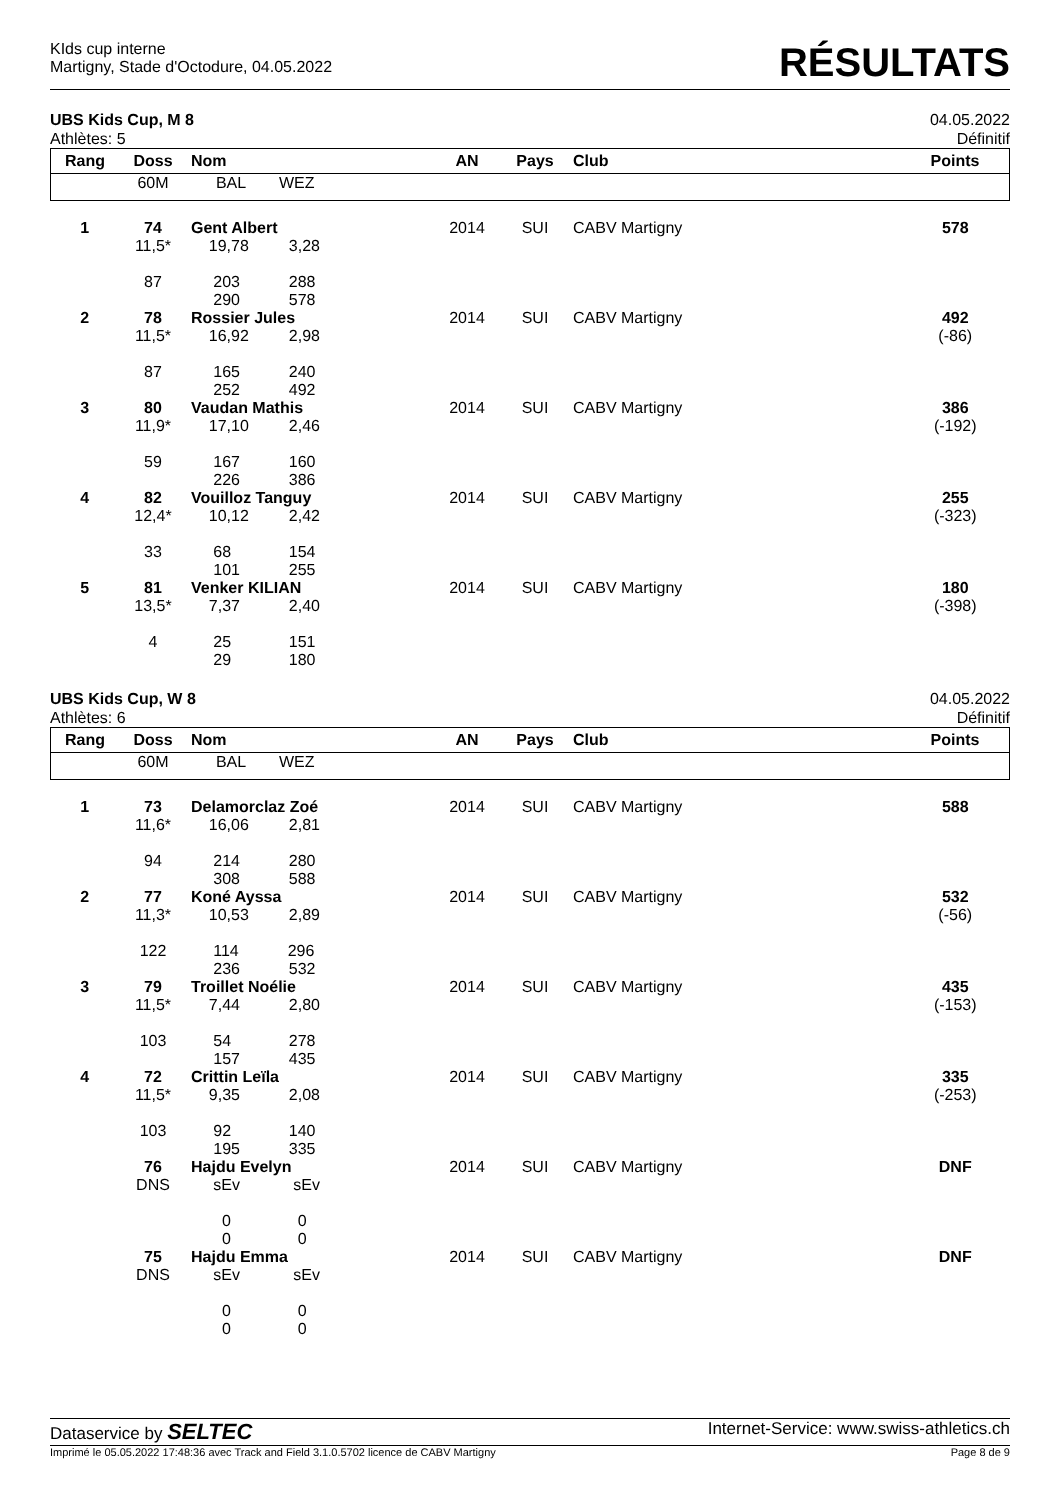KIds cup interne
Martigny, Stade d'Octodure, 04.05.2022
RÉSULTATS
UBS Kids Cup, M 8
Athlètes: 5
04.05.2022
Définitif
| Rang | Doss | Nom | | AN | Pays | Club | Points |
| --- | --- | --- | --- | --- | --- | --- | --- |
| | 60M | BAL | WEZ | | | | |
| 1 | 74 11,5* 87 | Gent Albert 19,78 3,28 203 288 290 578 | | 2014 | SUI | CABV Martigny | 578 |
| 2 | 78 11,5* 87 | Rossier Jules 16,92 2,98 165 240 252 492 | | 2014 | SUI | CABV Martigny | 492 (-86) |
| 3 | 80 11,9* 59 | Vaudan Mathis 17,10 2,46 167 160 226 386 | | 2014 | SUI | CABV Martigny | 386 (-192) |
| 4 | 82 12,4* 33 | Vouilloz Tanguy 10,12 2,42 68 154 101 255 | | 2014 | SUI | CABV Martigny | 255 (-323) |
| 5 | 81 13,5* 4 | Venker KILIAN 7,37 2,40 25 151 29 180 | | 2014 | SUI | CABV Martigny | 180 (-398) |
UBS Kids Cup, W 8
Athlètes: 6
04.05.2022
Définitif
| Rang | Doss | Nom | | AN | Pays | Club | Points |
| --- | --- | --- | --- | --- | --- | --- | --- |
| | 60M | BAL | WEZ | | | | |
| 1 | 73 11,6* 94 | Delamorclaz Zoé 16,06 2,81 214 280 308 588 | | 2014 | SUI | CABV Martigny | 588 |
| 2 | 77 11,3* 122 | Koné Ayssa 10,53 2,89 114 296 236 532 | | 2014 | SUI | CABV Martigny | 532 (-56) |
| 3 | 79 11,5* 103 | Troillet Noélie 7,44 2,80 54 278 157 435 | | 2014 | SUI | CABV Martigny | 435 (-153) |
| 4 | 72 11,5* 103 | Crittin Leïla 9,35 2,08 92 140 195 335 | | 2014 | SUI | CABV Martigny | 335 (-253) |
| | 76 DNS | Hajdu Evelyn sEv sEv 0 0 0 0 | | 2014 | SUI | CABV Martigny | DNF |
| | 75 DNS | Hajdu Emma sEv sEv 0 0 0 0 | | 2014 | SUI | CABV Martigny | DNF |
Dataservice by SELTEC Internet-Service: www.swiss-athletics.ch
Imprimé le 05.05.2022 17:48:36 avec Track and Field 3.1.0.5702 licence de CABV Martigny Page 8 de 9